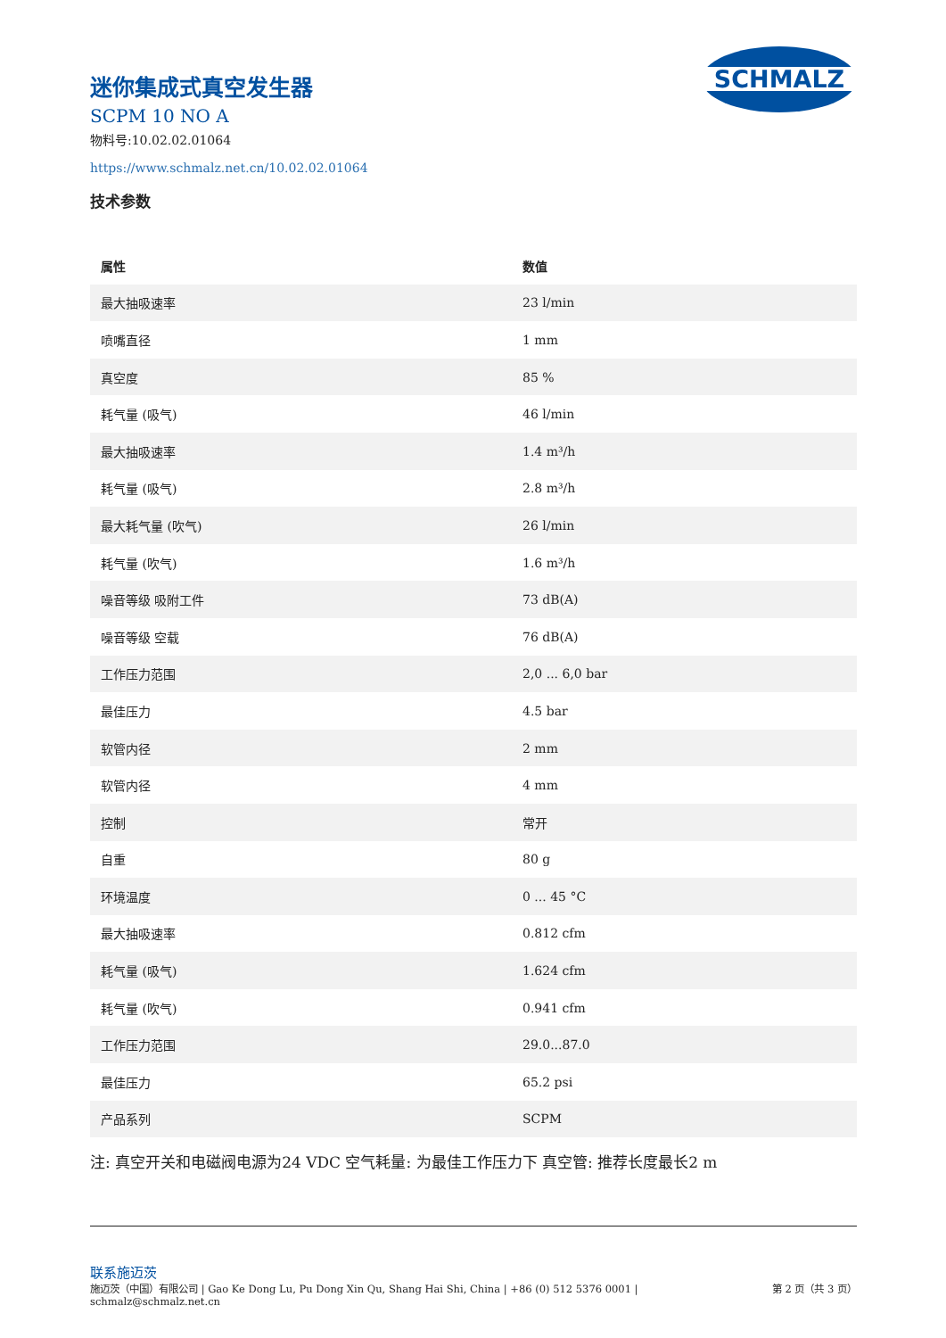SCHMALZ
迷你集成式真空发生器
SCPM 10 NO A
物料号:10.02.02.01064
https://www.schmalz.net.cn/10.02.02.01064
技术参数
| 属性 | 数值 |
| --- | --- |
| 最大抽吸速率 | 23 l/min |
| 喷嘴直径 | 1 mm |
| 真空度 | 85 % |
| 耗气量 (吸气) | 46 l/min |
| 最大抽吸速率 | 1.4 m³/h |
| 耗气量 (吸气) | 2.8 m³/h |
| 最大耗气量 (吹气) | 26 l/min |
| 耗气量 (吹气) | 1.6 m³/h |
| 噪音等级 吸附工件 | 73 dB(A) |
| 噪音等级 空载 | 76 dB(A) |
| 工作压力范围 | 2,0 ... 6,0 bar |
| 最佳压力 | 4.5 bar |
| 软管内径 | 2 mm |
| 软管内径 | 4 mm |
| 控制 | 常开 |
| 自重 | 80 g |
| 环境温度 | 0 ... 45 °C |
| 最大抽吸速率 | 0.812 cfm |
| 耗气量 (吸气) | 1.624 cfm |
| 耗气量 (吹气) | 0.941 cfm |
| 工作压力范围 | 29.0...87.0 |
| 最佳压力 | 65.2 psi |
| 产品系列 | SCPM |
注: 真空开关和电磁阀电源为24 VDC 空气耗量: 为最佳工作压力下 真空管: 推荐长度最长2 m
联系施迈茨
施迈茨（中国）有限公司 | Gao Ke Dong Lu, Pu Dong Xin Qu, Shang Hai Shi, China | +86 (0) 512 5376 0001 |
schmalz@schmalz.net.cn
第 2 页（共 3 页）